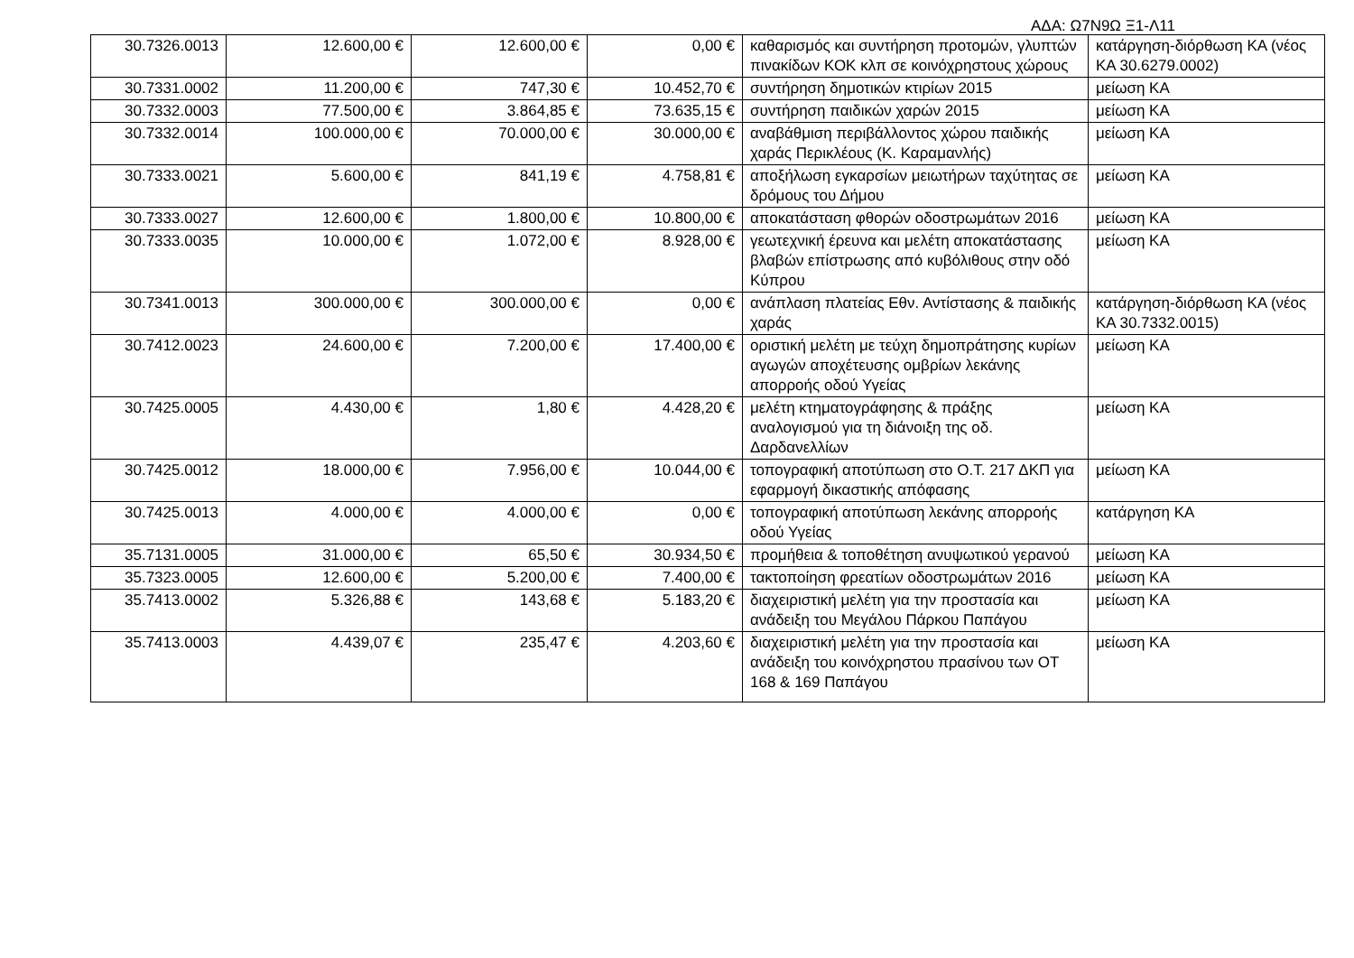ΑΔΑ: Ω7Ν9Ω Ξ1-Λ11
| 30.7326.0013 | 12.600,00 € | 12.600,00 € | 0,00 € | καθαρισμός και συντήρηση προτομών, γλυπτών πινακίδων ΚΟΚ κλπ σε κοινόχρηστους χώρους | κατάργηση-διόρθωση ΚΑ (νέος ΚΑ 30.6279.0002) |
| 30.7331.0002 | 11.200,00 € | 747,30 € | 10.452,70 € | συντήρηση δημοτικών κτιρίων 2015 | μείωση ΚΑ |
| 30.7332.0003 | 77.500,00 € | 3.864,85 € | 73.635,15 € | συντήρηση παιδικών χαρών 2015 | μείωση ΚΑ |
| 30.7332.0014 | 100.000,00 € | 70.000,00 € | 30.000,00 € | αναβάθμιση περιβάλλοντος χώρου παιδικής χαράς Περικλέους (Κ. Καραμανλής) | μείωση ΚΑ |
| 30.7333.0021 | 5.600,00 € | 841,19 € | 4.758,81 € | αποξήλωση εγκαρσίων μειωτήρων ταχύτητας σε δρόμους του Δήμου | μείωση ΚΑ |
| 30.7333.0027 | 12.600,00 € | 1.800,00 € | 10.800,00 € | αποκατάσταση φθορών οδοστρωμάτων 2016 | μείωση ΚΑ |
| 30.7333.0035 | 10.000,00 € | 1.072,00 € | 8.928,00 € | γεωτεχνική έρευνα και μελέτη αποκατάστασης βλαβών επίστρωσης από κυβόλιθους στην οδό Κύπρου | μείωση ΚΑ |
| 30.7341.0013 | 300.000,00 € | 300.000,00 € | 0,00 € | ανάπλαση πλατείας Εθν. Αντίστασης & παιδικής χαράς | κατάργηση-διόρθωση ΚΑ (νέος ΚΑ 30.7332.0015) |
| 30.7412.0023 | 24.600,00 € | 7.200,00 € | 17.400,00 € | οριστική μελέτη με τεύχη δημοπράτησης κυρίων αγωγών αποχέτευσης ομβρίων λεκάνης απορροής οδού Υγείας | μείωση ΚΑ |
| 30.7425.0005 | 4.430,00 € | 1,80 € | 4.428,20 € | μελέτη κτηματογράφησης & πράξης αναλογισμού για τη διάνοιξη της οδ. Δαρδανελλίων | μείωση ΚΑ |
| 30.7425.0012 | 18.000,00 € | 7.956,00 € | 10.044,00 € | τοπογραφική αποτύπωση στο Ο.Τ. 217 ΔΚΠ για εφαρμογή δικαστικής απόφασης | μείωση ΚΑ |
| 30.7425.0013 | 4.000,00 € | 4.000,00 € | 0,00 € | τοπογραφική αποτύπωση λεκάνης απορροής οδού Υγείας | κατάργηση ΚΑ |
| 35.7131.0005 | 31.000,00 € | 65,50 € | 30.934,50 € | προμήθεια & τοποθέτηση ανυψωτικού γερανού | μείωση ΚΑ |
| 35.7323.0005 | 12.600,00 € | 5.200,00 € | 7.400,00 € | τακτοποίηση φρεατίων οδοστρωμάτων 2016 | μείωση ΚΑ |
| 35.7413.0002 | 5.326,88 € | 143,68 € | 5.183,20 € | διαχειριστική μελέτη για την προστασία και ανάδειξη του Μεγάλου Πάρκου Παπάγου | μείωση ΚΑ |
| 35.7413.0003 | 4.439,07 € | 235,47 € | 4.203,60 € | διαχειριστική μελέτη για την προστασία και ανάδειξη του κοινόχρηστου πρασίνου των ΟΤ 168 & 169 Παπάγου | μείωση ΚΑ |